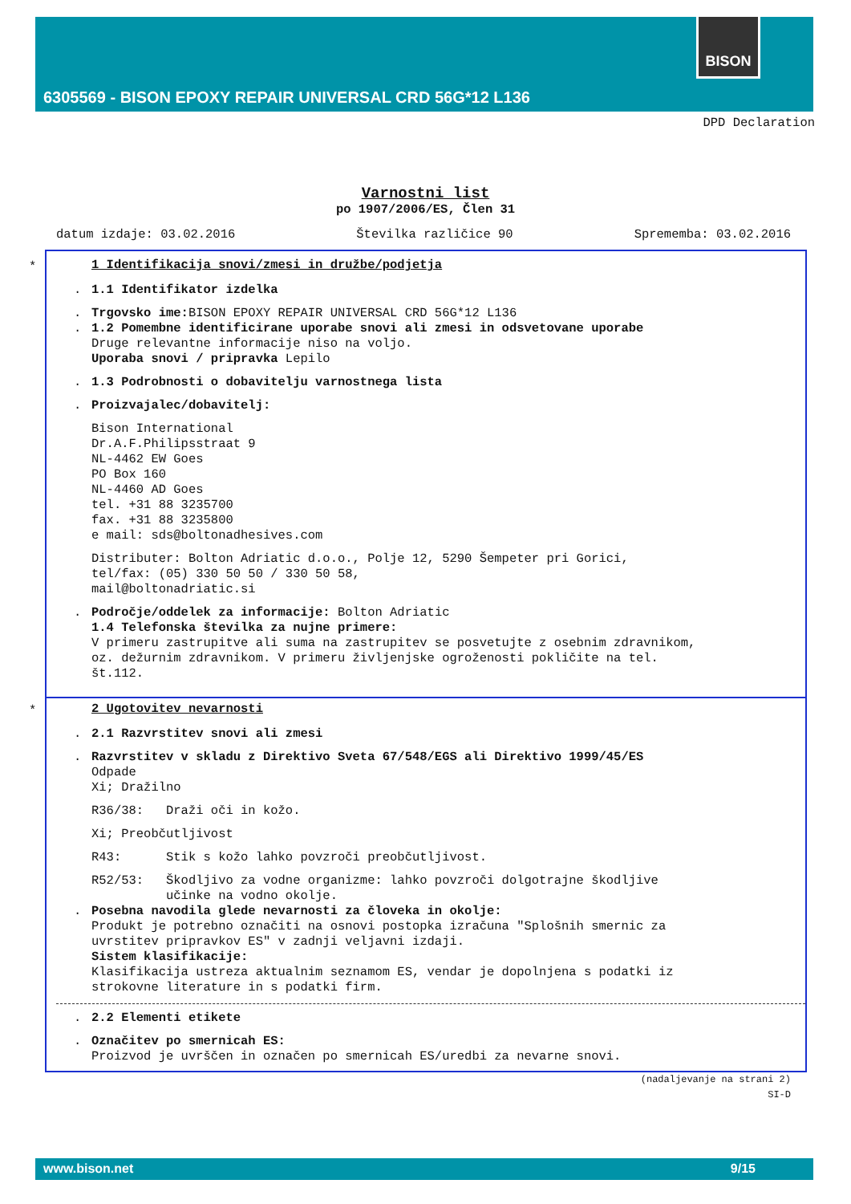BISON
6305569 - BISON EPOXY REPAIR UNIVERSAL CRD 56G*12 L136
DPD Declaration
Varnostni list
po 1907/2006/ES, Člen 31
datum izdaje: 03.02.2016 Številka različice 90 Sprememba: 03.02.2016
*
1 Identifikacija snovi/zmesi in družbe/podjetja
. 1.1 Identifikator izdelka
. Trgovsko ime: BISON EPOXY REPAIR UNIVERSAL CRD 56G*12 L136
. 1.2 Pomembne identificirane uporabe snovi ali zmesi in odsvetovane uporabe
Druge relevantne informacije niso na voljo.
Uporaba snovi / pripravka Lepilo
. 1.3 Podrobnosti o dobavitelju varnostnega lista
. Proizvajalec/dobavitelj:
Bison International
Dr.A.F.Philipsstraat 9
NL-4462 EW Goes
PO Box 160
NL-4460 AD Goes
tel. +31 88 3235700
fax. +31 88 3235800
e mail: sds@boltonadhesives.com
Distributer: Bolton Adriatic d.o.o., Polje 12, 5290 Šempeter pri Gorici,
tel/fax: (05) 330 50 50 / 330 50 58,
mail@boltonadriatic.si
. Področje/oddelek za informacije: Bolton Adriatic
1.4 Telefonska številka za nujne primere:
V primeru zastrupitve ali suma na zastrupitev se posvetujte z osebnim zdravnikom,
oz. dežurnim zdravnikom. V primeru življenjske ogroženosti pokličite na tel.
št.112.
*
2 Ugotovitev nevarnosti
. 2.1 Razvrstitev snovi ali zmesi
. Razvrstitev v skladu z Direktivo Sveta 67/548/EGS ali Direktivo 1999/45/ES
Odpade
Xi; Dražilno
R36/38: Draži oči in kožo.
Xi; Preobčutljivost
R43: Stik s kožo lahko povzroči preobčutljivost.
R52/53: Škodljivo za vodne organizme: lahko povzroči dolgotrajne škodljive
učinke na vodno okolje.
. Posebna navodila glede nevarnosti za človeka in okolje:
Produkt je potrebno označiti na osnovi postopka izračuna "Splošnih smernic za
uvrstitev pripravkov ES" v zadnji veljavni izdaji.
Sistem klasifikacije:
Klasifikacija ustreza aktualnim seznamom ES, vendar je dopolnjena s podatki iz
strokovne literature in s podatki firm.
. 2.2 Elementi etikete
. Označitev po smernicah ES:
Proizvod je uvrščen in označen po smernicah ES/uredbi za nevarne snovi.
(nadaljevanje na strani 2)
SI-D
www.bison.net 9/15